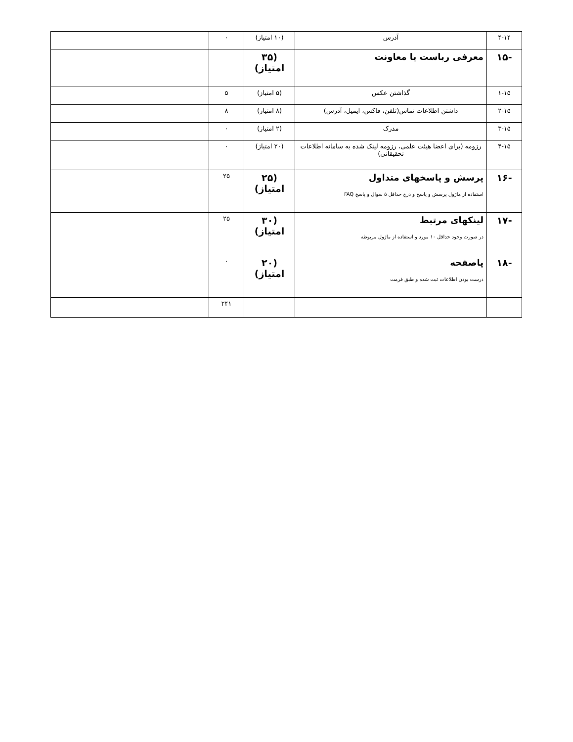| ۴-۱۴ | آدرس | (۱۰ امتیاز) | ۰ | |
| -۱۵ | معرفی ریاست یا معاونت | (۳۵ امتیاز) | | |
| ۱-۱۵ | گذاشتن عکس | (۵ امتیاز) | ۵ | |
| ۲-۱۵ | داشتن اطلاعات تماس(تلفن، فاکس، ایمیل، آدرس) | (۸ امتیاز) | ۸ | |
| ۳-۱۵ | مدرک | (۲ امتیاز) | ۰ | |
| ۴-۱۵ | رزومه (برای اعضا هیئت علمی، رزومه لینک شده به سامانه اطلاعات تحقیقاتی) | (۲۰ امتیاز) | ۰ | |
| -۱۶ | پرسش و پاسخهای متداول استفاده از ماژول پرسش و پاسخ و درج حداقل ۵ سوال و پاسخ FAQ | (۲۵ امتیاز) | ۲۵ | |
| -۱۷ | لینکهای مرتبط در صورت وجود حداقل ۱۰ مورد و استفاده از ماژول مربوطه | (۳۰ امتیاز) | ۲۵ | |
| -۱۸ | پاصفحه درست بودن اطلاعات ثبت شده و طبق فرمت | (۲۰ امتیاز) | ۰ | |
| | | | ۲۴۱ | |